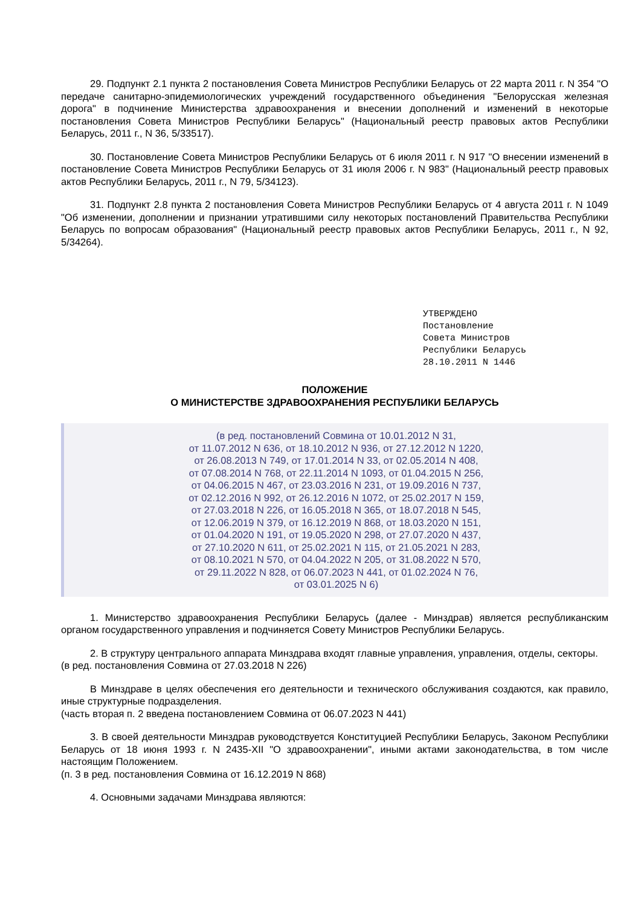29. Подпункт 2.1 пункта 2 постановления Совета Министров Республики Беларусь от 22 марта 2011 г. N 354 "О передаче санитарно-эпидемиологических учреждений государственного объединения "Белорусская железная дорога" в подчинение Министерства здравоохранения и внесении дополнений и изменений в некоторые постановления Совета Министров Республики Беларусь" (Национальный реестр правовых актов Республики Беларусь, 2011 г., N 36, 5/33517).
30. Постановление Совета Министров Республики Беларусь от 6 июля 2011 г. N 917 "О внесении изменений в постановление Совета Министров Республики Беларусь от 31 июля 2006 г. N 983" (Национальный реестр правовых актов Республики Беларусь, 2011 г., N 79, 5/34123).
31. Подпункт 2.8 пункта 2 постановления Совета Министров Республики Беларусь от 4 августа 2011 г. N 1049 "Об изменении, дополнении и признании утратившими силу некоторых постановлений Правительства Республики Беларусь по вопросам образования" (Национальный реестр правовых актов Республики Беларусь, 2011 г., N 92, 5/34264).
УТВЕРЖДЕНО Постановление Совета Министров Республики Беларусь 28.10.2011 N 1446
ПОЛОЖЕНИЕ
О МИНИСТЕРСТВЕ ЗДРАВООХРАНЕНИЯ РЕСПУБЛИКИ БЕЛАРУСЬ
(в ред. постановлений Совмина от 10.01.2012 N 31,
от 11.07.2012 N 636, от 18.10.2012 N 936, от 27.12.2012 N 1220,
от 26.08.2013 N 749, от 17.01.2014 N 33, от 02.05.2014 N 408,
от 07.08.2014 N 768, от 22.11.2014 N 1093, от 01.04.2015 N 256,
от 04.06.2015 N 467, от 23.03.2016 N 231, от 19.09.2016 N 737,
от 02.12.2016 N 992, от 26.12.2016 N 1072, от 25.02.2017 N 159,
от 27.03.2018 N 226, от 16.05.2018 N 365, от 18.07.2018 N 545,
от 12.06.2019 N 379, от 16.12.2019 N 868, от 18.03.2020 N 151,
от 01.04.2020 N 191, от 19.05.2020 N 298, от 27.07.2020 N 437,
от 27.10.2020 N 611, от 25.02.2021 N 115, от 21.05.2021 N 283,
от 08.10.2021 N 570, от 04.04.2022 N 205, от 31.08.2022 N 570,
от 29.11.2022 N 828, от 06.07.2023 N 441, от 01.02.2024 N 76,
от 03.01.2025 N 6)
1. Министерство здравоохранения Республики Беларусь (далее - Минздрав) является республиканским органом государственного управления и подчиняется Совету Министров Республики Беларусь.
2. В структуру центрального аппарата Минздрава входят главные управления, управления, отделы, секторы.
(в ред. постановления Совмина от 27.03.2018 N 226)
В Минздраве в целях обеспечения его деятельности и технического обслуживания создаются, как правило, иные структурные подразделения.
(часть вторая п. 2 введена постановлением Совмина от 06.07.2023 N 441)
3. В своей деятельности Минздрав руководствуется Конституцией Республики Беларусь, Законом Республики Беларусь от 18 июня 1993 г. N 2435-XII "О здравоохранении", иными актами законодательства, в том числе настоящим Положением.
(п. 3 в ред. постановления Совмина от 16.12.2019 N 868)
4. Основными задачами Минздрава являются: